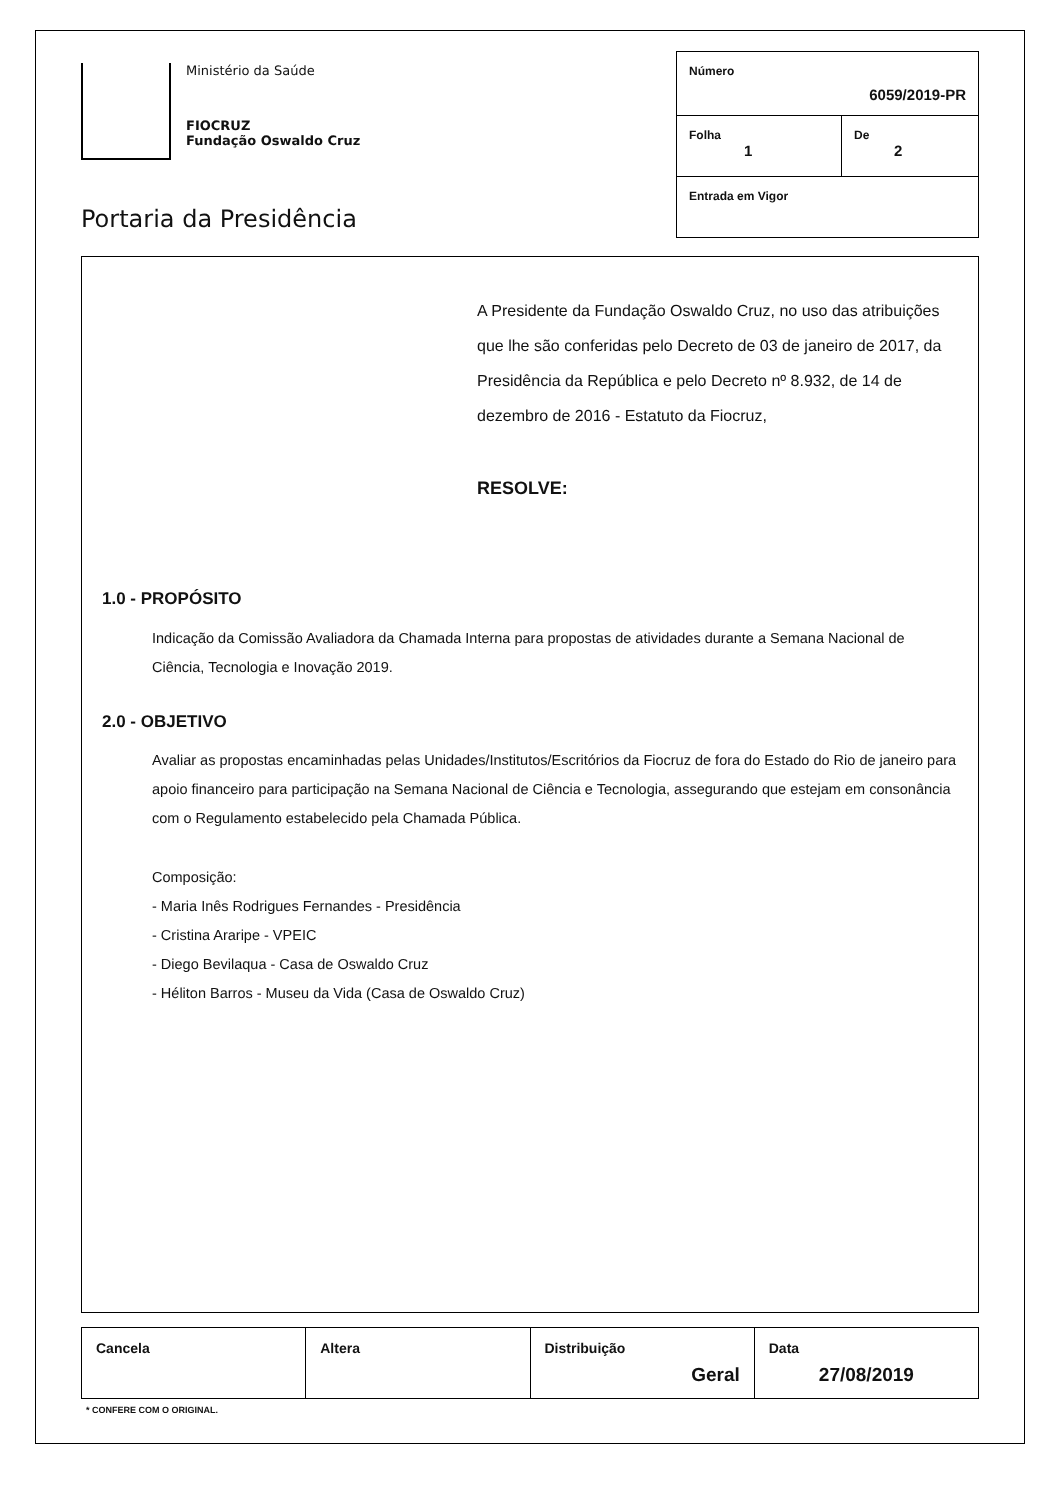Ministério da Saúde
FIOCRUZ
Fundação Oswaldo Cruz
Portaria da Presidência
| Número 6059/2019-PR | |
| Folha 1 | De 2 |
| Entrada em Vigor | |
A Presidente da Fundação Oswaldo Cruz, no uso das atribuições que lhe são conferidas pelo Decreto de 03 de janeiro de 2017, da Presidência da República e pelo Decreto nº 8.932, de 14 de dezembro de 2016 - Estatuto da Fiocruz,
RESOLVE:
1.0 - PROPÓSITO
Indicação da Comissão Avaliadora da Chamada Interna para propostas de atividades durante a Semana Nacional de Ciência, Tecnologia e Inovação 2019.
2.0 - OBJETIVO
Avaliar as propostas encaminhadas pelas Unidades/Institutos/Escritórios da Fiocruz de fora do Estado do Rio de janeiro para apoio financeiro para participação na Semana Nacional de Ciência e Tecnologia, assegurando que estejam em consonância com o Regulamento estabelecido pela Chamada Pública.
Composição:
- Maria Inês Rodrigues Fernandes - Presidência
- Cristina Araripe - VPEIC
- Diego Bevilaqua - Casa de Oswaldo Cruz
- Héliton Barros - Museu da Vida (Casa de Oswaldo Cruz)
| Cancela | Altera | Distribuição Geral | Data 27/08/2019 |
* CONFERE COM O ORIGINAL.